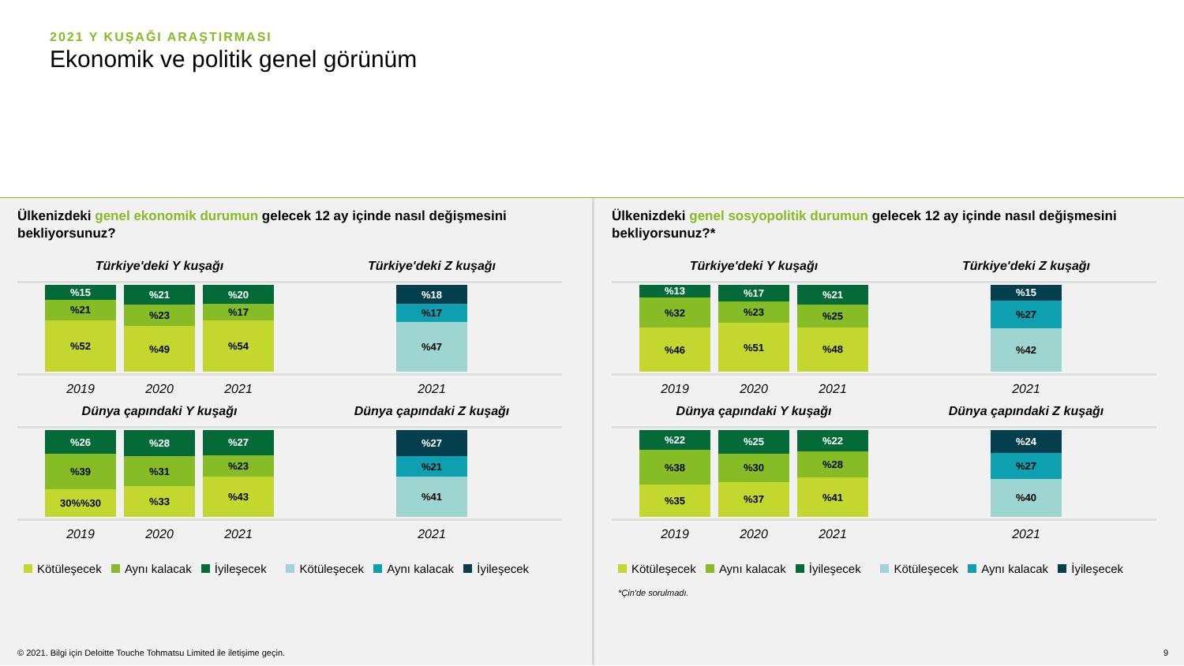2021 Y KUŞAĞI ARAŞTIRMASI
Ekonomik ve politik genel görünüm
Ülkenizdeki genel ekonomik durumun gelecek 12 ay içinde nasıl değişmesini bekliyorsunuz?
Türkiye'deki Y kuşağı
%15
%21
%52
%21
%23
%49
%20
%17
%54
2019 2020 2021
Türkiye'deki Z kuşağı
%18
%17
%47
2021
Dünya çapındaki Y kuşağı
%26
%39
30%%30
%28
%31
%33
%27
%23
%43
2019 2020 2021
Dünya çapındaki Z kuşağı
%27
%21
%41
2021
Kötüleşecek Aynı kalacak İyileşecek Kötüleşecek Aynı kalacak İyileşecek
Ülkenizdeki genel sosyopolitik durumun gelecek 12 ay içinde nasıl değişmesini bekliyorsunuz?*
Türkiye'deki Y kuşağı
%13
%32
%46
%17
%23
%51
%21
%25
%48
2019 2020 2021
Türkiye'deki Z kuşağı
%15
%27
%42
2021
Dünya çapındaki Y kuşağı
%22
%38
%35
%25
%30
%37
%22
%28
%41
2019 2020 2021
Dünya çapındaki Z kuşağı
%24
%27
%40
2021
Kötüleşecek Aynı kalacak İyileşecek Kötüleşecek Aynı kalacak İyileşecek
*Çin'de sorulmadı.
© 2021. Bilgi için Deloitte Touche Tohmatsu Limited ile iletişime geçin.
9